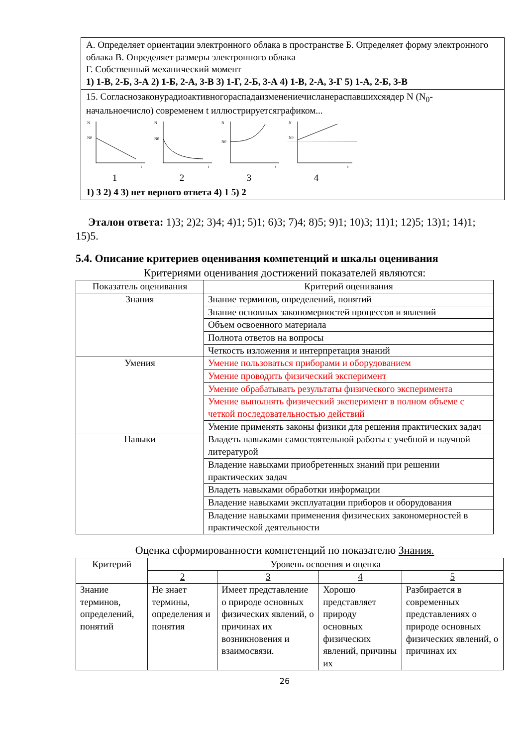А. Определяет ориентации электронного облака в пространстве Б. Определяет форму электронного облака В. Определяет размеры электронного облака
Г. Собственный механический момент
1) 1-В, 2-Б, 3-А 2) 1-Б, 2-А, 3-В 3) 1-Г, 2-Б, 3-А 4) 1-В, 2-А, 3-Г 5) 1-А, 2-Б, 3-В
15. Согласнозаконурадиоактивногораспадаизменениечисланераспавшихсяядер N (N<sub>0</sub>-начальноечисло) современем t иллюстрируетсяграфиком...
N
N0
t
1
N
N0
t
2
N
N0
t
3
N
N0
t
4
1) 3 2) 4 3) нет верного ответа 4) 1 5) 2
Эталон ответа: 1)3; 2)2; 3)4; 4)1; 5)1; 6)3; 7)4; 8)5; 9)1; 10)3; 11)1; 12)5; 13)1; 14)1; 15)5.
5.4. Описание критериев оценивания компетенций и шкалы оценивания
Критериями оценивания достижений показателей являются:
| Показатель оценивания | Критерий оценивания |
| --- | --- |
| Знания | Знание терминов, определений, понятий |
| | Знание основных закономерностей процессов и явлений |
| | Объем освоенного материала |
| | Полнота ответов на вопросы |
| | Четкость изложения и интерпретация знаний |
| Умения | Умение пользоваться приборами и оборудованием |
| | Умение проводить физический эксперимент |
| | Умение обрабатывать результаты физического эксперимента |
| | Умение выполнять физический эксперимент в полном объеме с четкой последовательностью действий |
| | Умение применять законы физики для решения практических задач |
| Навыки | Владеть навыками самостоятельной работы с учебной и научной литературой |
| | Владение навыками приобретенных знаний при решении практических задач |
| | Владеть навыками обработки информации |
| | Владение навыками эксплуатации приборов и оборудования |
| | Владение навыками применения физических закономерностей в практической деятельности |
Оценка сформированности компетенций по показателю Знания.
| Критерий | Уровень освоения и оценка | | | |
| --- | --- | --- | --- | --- |
| | 2 | 3 | 4 | 5 |
| Знание терминов, определений, понятий | Не знает термины, определения и понятия | Имеет представление о природе основных физических явлений, о причинах их возникновения и взаимосвязи. | Хорошо представляет природу основных физических явлений, причины их | Разбирается в современных представлениях о природе основных физических явлений, о причинах их |
26